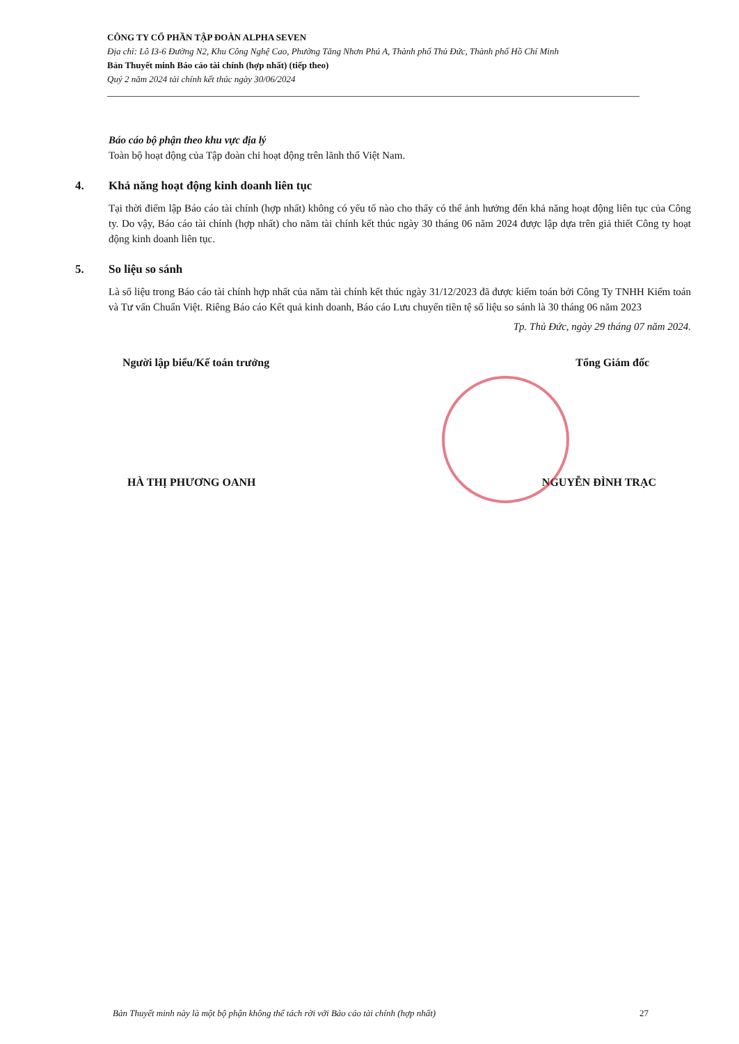CÔNG TY CỔ PHẦN TẬP ĐOÀN ALPHA SEVEN
Địa chỉ: Lô I3-6 Đường N2, Khu Công Nghệ Cao, Phường Tăng Nhơn Phú A, Thành phố Thủ Đức, Thành phố Hồ Chí Minh
Bản Thuyết minh Báo cáo tài chính (hợp nhất) (tiếp theo)
Quý 2 năm 2024 tài chính kết thúc ngày 30/06/2024
Báo cáo bộ phận theo khu vực địa lý
Toàn bộ hoạt động của Tập đoàn chỉ hoạt động trên lãnh thổ Việt Nam.
4. Khả năng hoạt động kinh doanh liên tục
Tại thời điểm lập Báo cáo tài chính (hợp nhất) không có yếu tố nào cho thấy có thể ảnh hưởng đến khả năng hoạt động liên tục của Công ty. Do vậy, Báo cáo tài chính (hợp nhất) cho năm tài chính kết thúc ngày 30 tháng 06 năm 2024 được lập dựa trên giả thiết Công ty hoạt động kinh doanh liên tục.
5. So liệu so sánh
Là số liệu trong Báo cáo tài chính hợp nhất của năm tài chính kết thúc ngày 31/12/2023 đã được kiểm toán bởi Công Ty TNHH Kiểm toán và Tư vấn Chuẩn Việt. Riêng Báo cáo Kết quả kinh doanh, Báo cáo Lưu chuyển tiền tệ số liệu so sánh là 30 tháng 06 năm 2023
Tp. Thủ Đức, ngày 29 tháng 07 năm 2024.
Người lập biểu/Kế toán trưởng Tổng Giám đốc
HÀ THỊ PHƯƠNG OANH NGUYỄN ĐÌNH TRẠC
Bản Thuyết minh này là một bộ phận không thể tách rời với Báo cáo tài chính (hợp nhất) 27